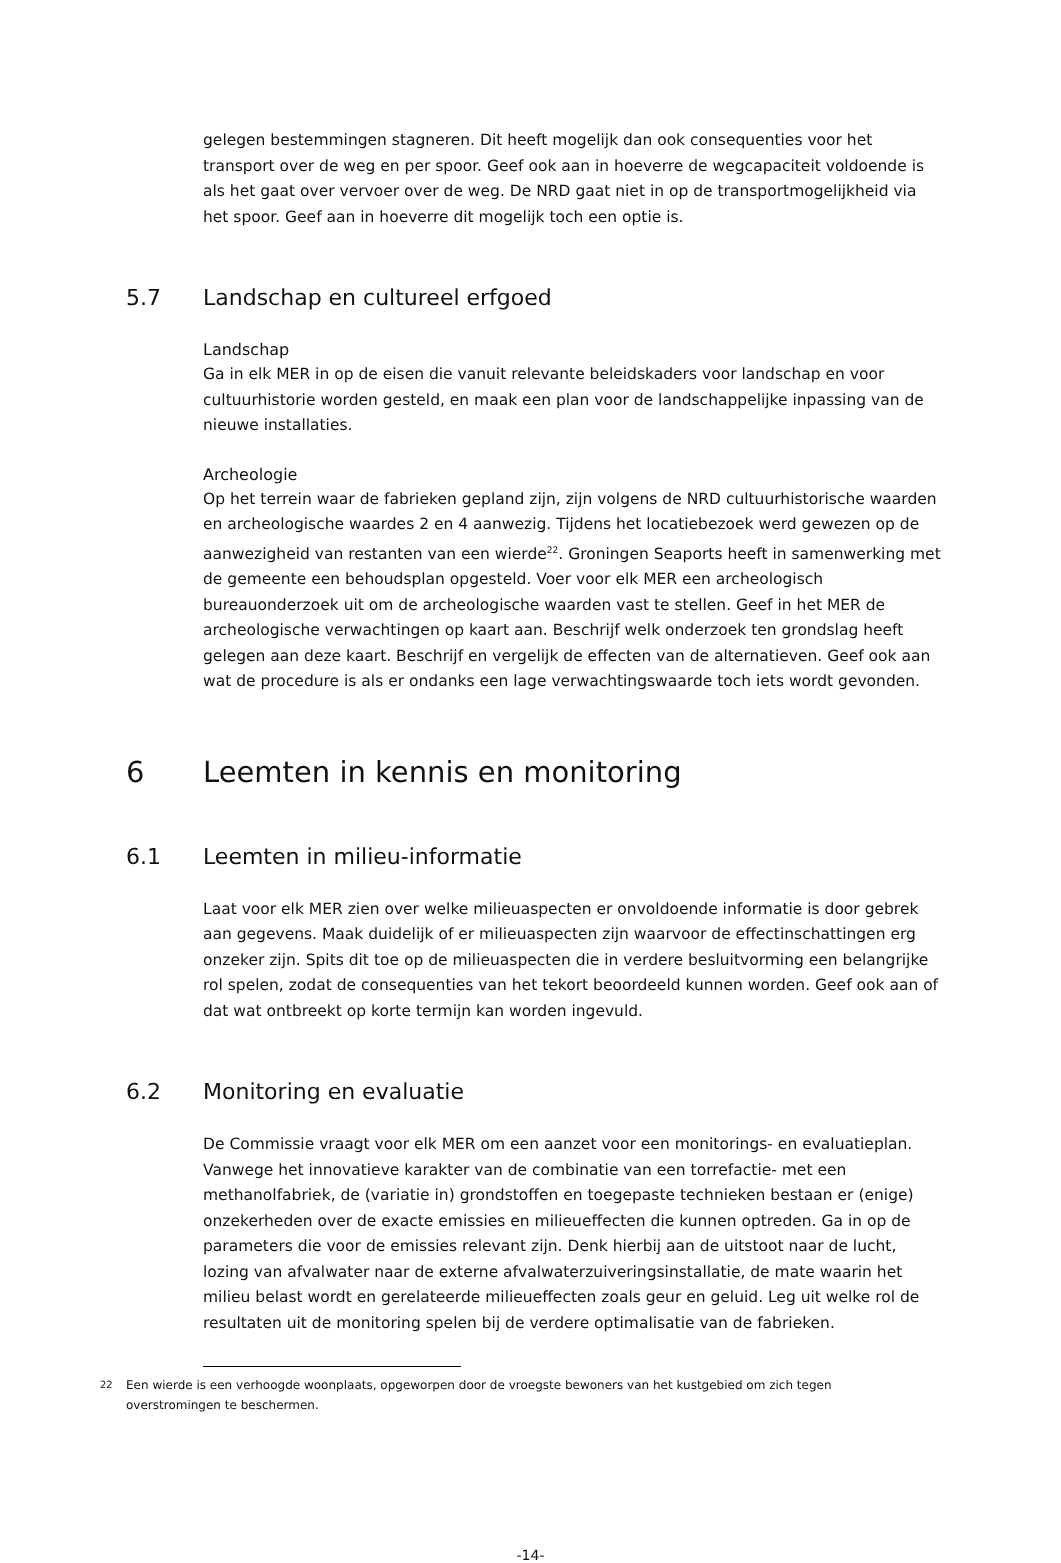gelegen bestemmingen stagneren. Dit heeft mogelijk dan ook consequenties voor het transport over de weg en per spoor. Geef ook aan in hoeverre de wegcapaciteit voldoende is als het gaat over vervoer over de weg. De NRD gaat niet in op de transportmogelijkheid via het spoor. Geef aan in hoeverre dit mogelijk toch een optie is.
5.7 Landschap en cultureel erfgoed
Landschap
Ga in elk MER in op de eisen die vanuit relevante beleidskaders voor landschap en voor cultuurhistorie worden gesteld, en maak een plan voor de landschappelijke inpassing van de nieuwe installaties.
Archeologie
Op het terrein waar de fabrieken gepland zijn, zijn volgens de NRD cultuurhistorische waarden en archeologische waardes 2 en 4 aanwezig. Tijdens het locatiebezoek werd gewezen op de aanwezigheid van restanten van een wierde<sup>22</sup>. Groningen Seaports heeft in samenwerking met de gemeente een behoudsplan opgesteld. Voer voor elk MER een archeologisch bureauonderzoek uit om de archeologische waarden vast te stellen. Geef in het MER de archeologische verwachtingen op kaart aan. Beschrijf welk onderzoek ten grondslag heeft gelegen aan deze kaart. Beschrijf en vergelijk de effecten van de alternatieven. Geef ook aan wat de procedure is als er ondanks een lage verwachtingswaarde toch iets wordt gevonden.
6 Leemten in kennis en monitoring
6.1 Leemten in milieu-informatie
Laat voor elk MER zien over welke milieuaspecten er onvoldoende informatie is door gebrek aan gegevens. Maak duidelijk of er milieuaspecten zijn waarvoor de effectinschattingen erg onzeker zijn. Spits dit toe op de milieuaspecten die in verdere besluitvorming een belangrijke rol spelen, zodat de consequenties van het tekort beoordeeld kunnen worden. Geef ook aan of dat wat ontbreekt op korte termijn kan worden ingevuld.
6.2 Monitoring en evaluatie
De Commissie vraagt voor elk MER om een aanzet voor een monitorings- en evaluatieplan. Vanwege het innovatieve karakter van de combinatie van een torrefactie- met een methanolfabriek, de (variatie in) grondstoffen en toegepaste technieken bestaan er (enige) onzekerheden over de exacte emissies en milieueffecten die kunnen optreden. Ga in op de parameters die voor de emissies relevant zijn. Denk hierbij aan de uitstoot naar de lucht, lozing van afvalwater naar de externe afvalwaterzuiveringsinstallatie, de mate waarin het milieu belast wordt en gerelateerde milieueffecten zoals geur en geluid. Leg uit welke rol de resultaten uit de monitoring spelen bij de verdere optimalisatie van de fabrieken.
<sup>22</sup> Een wierde is een verhoogde woonplaats, opgeworpen door de vroegste bewoners van het kustgebied om zich tegen overstromingen te beschermen.
-14-